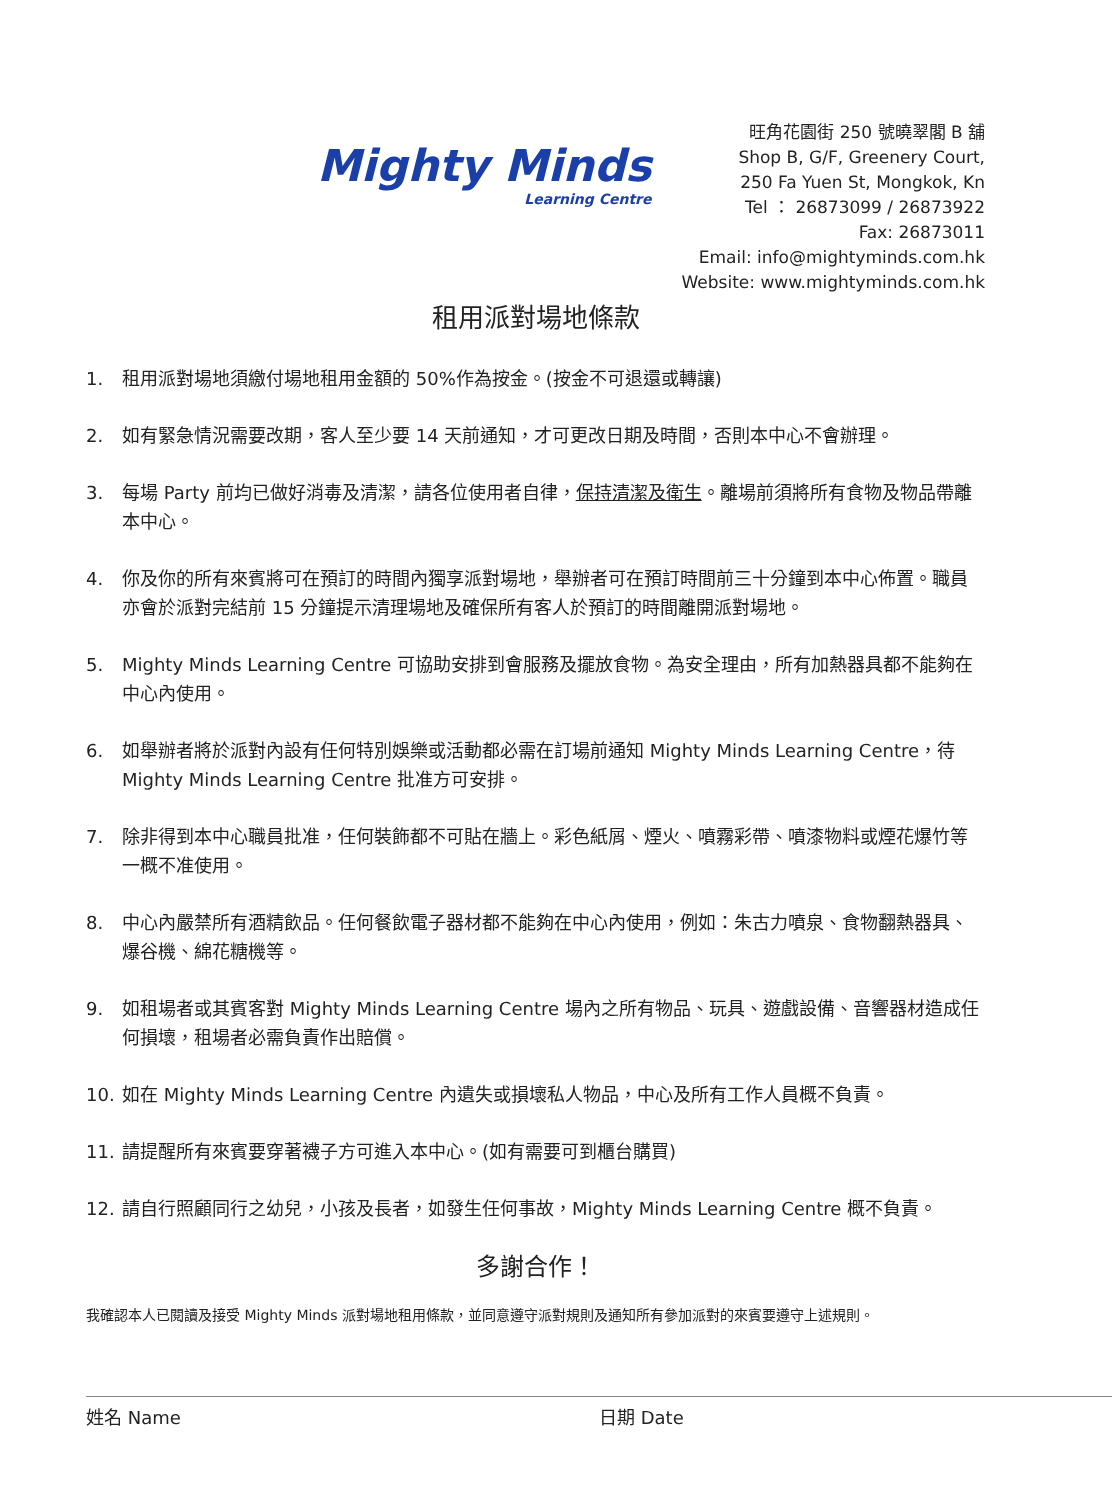Mighty Minds
Learning Centre
旺角花園街 250 號曉翠閣 B 舖
Shop B, G/F, Greenery Court,
250 Fa Yuen St, Mongkok, Kn
Tel ： 26873099 / 26873922
Fax: 26873011
Email: info@mightyminds.com.hk
Website: www.mightyminds.com.hk
租用派對場地條款
1. 租用派對場地須繳付場地租用金額的 50%作為按金。(按金不可退還或轉讓)
2. 如有緊急情況需要改期，客人至少要 14 天前通知，才可更改日期及時間，否則本中心不會辦理。
3. 每場 Party 前均已做好消毒及清潔，請各位使用者自律，保持清潔及衛生。離場前須將所有食物及物品帶離本中心。
4. 你及你的所有來賓將可在預訂的時間內獨享派對場地，舉辦者可在預訂時間前三十分鐘到本中心佈置。職員亦會於派對完結前 15 分鐘提示清理場地及確保所有客人於預訂的時間離開派對場地。
5. Mighty Minds Learning Centre 可協助安排到會服務及擺放食物。為安全理由，所有加熱器具都不能夠在中心內使用。
6. 如舉辦者將於派對內設有任何特別娛樂或活動都必需在訂場前通知 Mighty Minds Learning Centre，待 Mighty Minds Learning Centre 批准方可安排。
7. 除非得到本中心職員批准，任何裝飾都不可貼在牆上。彩色紙屑、煙火、噴霧彩帶、噴漆物料或煙花爆竹等一概不准使用。
8. 中心內嚴禁所有酒精飲品。任何餐飲電子器材都不能夠在中心內使用，例如：朱古力噴泉、食物翻熱器具、爆谷機、綿花糖機等。
9. 如租場者或其賓客對 Mighty Minds Learning Centre 場內之所有物品、玩具、遊戲設備、音響器材造成任何損壞，租場者必需負責作出賠償。
10. 如在 Mighty Minds Learning Centre 內遺失或損壞私人物品，中心及所有工作人員概不負責。
11. 請提醒所有來賓要穿著襪子方可進入本中心。(如有需要可到櫃台購買)
12. 請自行照顧同行之幼兒，小孩及長者，如發生任何事故，Mighty Minds Learning Centre 概不負責。
多謝合作！
我確認本人已閱讀及接受 Mighty Minds 派對場地租用條款，並同意遵守派對規則及通知所有參加派對的來賓要遵守上述規則。
姓名 Name 日期 Date